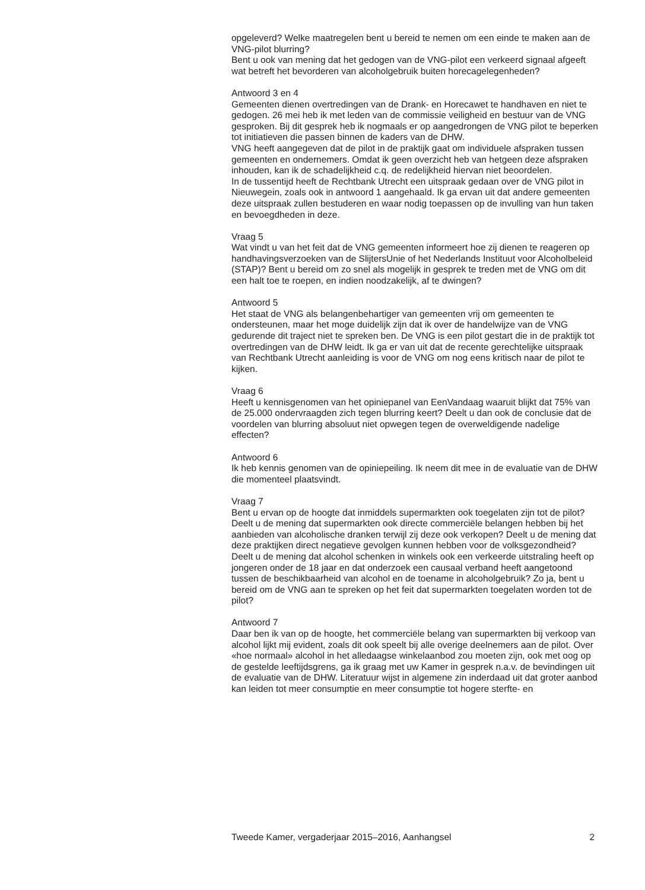opgeleverd? Welke maatregelen bent u bereid te nemen om een einde te maken aan de VNG-pilot blurring?
Bent u ook van mening dat het gedogen van de VNG-pilot een verkeerd signaal afgeeft wat betreft het bevorderen van alcoholgebruik buiten horecagelegenheden?
Antwoord 3 en 4
Gemeenten dienen overtredingen van de Drank- en Horecawet te handhaven en niet te gedogen. 26 mei heb ik met leden van de commissie veiligheid en bestuur van de VNG gesproken. Bij dit gesprek heb ik nogmaals er op aangedrongen de VNG pilot te beperken tot initiatieven die passen binnen de kaders van de DHW.
VNG heeft aangegeven dat de pilot in de praktijk gaat om individuele afspraken tussen gemeenten en ondernemers. Omdat ik geen overzicht heb van hetgeen deze afspraken inhouden, kan ik de schadelijkheid c.q. de redelijkheid hiervan niet beoordelen.
In de tussentijd heeft de Rechtbank Utrecht een uitspraak gedaan over de VNG pilot in Nieuwegein, zoals ook in antwoord 1 aangehaald. Ik ga ervan uit dat andere gemeenten deze uitspraak zullen bestuderen en waar nodig toepassen op de invulling van hun taken en bevoegdheden in deze.
Vraag 5
Wat vindt u van het feit dat de VNG gemeenten informeert hoe zij dienen te reageren op handhavingsverzoeken van de SlijtersUnie of het Nederlands Instituut voor Alcoholbeleid (STAP)? Bent u bereid om zo snel als mogelijk in gesprek te treden met de VNG om dit een halt toe te roepen, en indien noodzakelijk, af te dwingen?
Antwoord 5
Het staat de VNG als belangenbehartiger van gemeenten vrij om gemeenten te ondersteunen, maar het moge duidelijk zijn dat ik over de handelwijze van de VNG gedurende dit traject niet te spreken ben. De VNG is een pilot gestart die in de praktijk tot overtredingen van de DHW leidt. Ik ga er van uit dat de recente gerechtelijke uitspraak van Rechtbank Utrecht aanleiding is voor de VNG om nog eens kritisch naar de pilot te kijken.
Vraag 6
Heeft u kennisgenomen van het opiniepanel van EenVandaag waaruit blijkt dat 75% van de 25.000 ondervraagden zich tegen blurring keert? Deelt u dan ook de conclusie dat de voordelen van blurring absoluut niet opwegen tegen de overweldigende nadelige effecten?
Antwoord 6
Ik heb kennis genomen van de opiniepeiling. Ik neem dit mee in de evaluatie van de DHW die momenteel plaatsvindt.
Vraag 7
Bent u ervan op de hoogte dat inmiddels supermarkten ook toegelaten zijn tot de pilot? Deelt u de mening dat supermarkten ook directe commerciële belangen hebben bij het aanbieden van alcoholische dranken terwijl zij deze ook verkopen? Deelt u de mening dat deze praktijken direct negatieve gevolgen kunnen hebben voor de volksgezondheid? Deelt u de mening dat alcohol schenken in winkels ook een verkeerde uitstraling heeft op jongeren onder de 18 jaar en dat onderzoek een causaal verband heeft aangetoond tussen de beschikbaarheid van alcohol en de toename in alcoholgebruik? Zo ja, bent u bereid om de VNG aan te spreken op het feit dat supermarkten toegelaten worden tot de pilot?
Antwoord 7
Daar ben ik van op de hoogte, het commerciële belang van supermarkten bij verkoop van alcohol lijkt mij evident, zoals dit ook speelt bij alle overige deelnemers aan de pilot. Over «hoe normaal» alcohol in het alledaagse winkelaanbod zou moeten zijn, ook met oog op de gestelde leeftijdsgrens, ga ik graag met uw Kamer in gesprek n.a.v. de bevindingen uit de evaluatie van de DHW. Literatuur wijst in algemene zin inderdaad uit dat groter aanbod kan leiden tot meer consumptie en meer consumptie tot hogere sterfte- en
Tweede Kamer, vergaderjaar 2015–2016, Aanhangsel 2